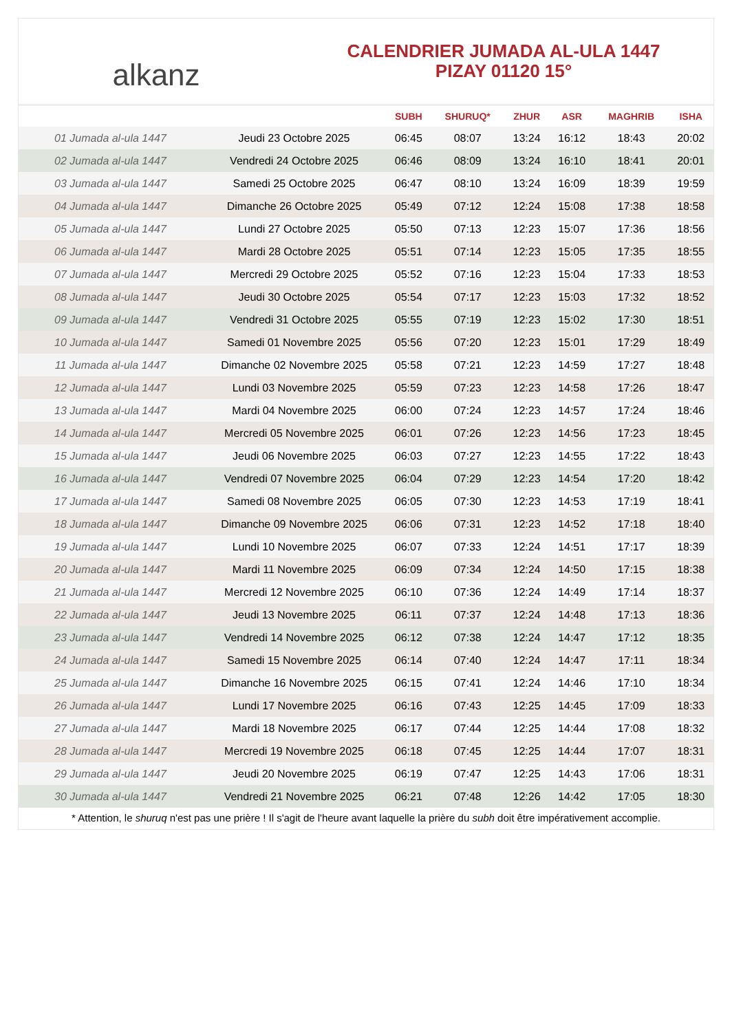alkanz
CALENDRIER JUMADA AL-ULA 1447
PIZAY 01120 15°
| | | SUBH | SHURUQ* | ZHUR | ASR | MAGHRIB | ISHA |
| --- | --- | --- | --- | --- | --- | --- | --- |
| 01 Jumada al-ula 1447 | Jeudi 23 Octobre 2025 | 06:45 | 08:07 | 13:24 | 16:12 | 18:43 | 20:02 |
| 02 Jumada al-ula 1447 | Vendredi 24 Octobre 2025 | 06:46 | 08:09 | 13:24 | 16:10 | 18:41 | 20:01 |
| 03 Jumada al-ula 1447 | Samedi 25 Octobre 2025 | 06:47 | 08:10 | 13:24 | 16:09 | 18:39 | 19:59 |
| 04 Jumada al-ula 1447 | Dimanche 26 Octobre 2025 | 05:49 | 07:12 | 12:24 | 15:08 | 17:38 | 18:58 |
| 05 Jumada al-ula 1447 | Lundi 27 Octobre 2025 | 05:50 | 07:13 | 12:23 | 15:07 | 17:36 | 18:56 |
| 06 Jumada al-ula 1447 | Mardi 28 Octobre 2025 | 05:51 | 07:14 | 12:23 | 15:05 | 17:35 | 18:55 |
| 07 Jumada al-ula 1447 | Mercredi 29 Octobre 2025 | 05:52 | 07:16 | 12:23 | 15:04 | 17:33 | 18:53 |
| 08 Jumada al-ula 1447 | Jeudi 30 Octobre 2025 | 05:54 | 07:17 | 12:23 | 15:03 | 17:32 | 18:52 |
| 09 Jumada al-ula 1447 | Vendredi 31 Octobre 2025 | 05:55 | 07:19 | 12:23 | 15:02 | 17:30 | 18:51 |
| 10 Jumada al-ula 1447 | Samedi 01 Novembre 2025 | 05:56 | 07:20 | 12:23 | 15:01 | 17:29 | 18:49 |
| 11 Jumada al-ula 1447 | Dimanche 02 Novembre 2025 | 05:58 | 07:21 | 12:23 | 14:59 | 17:27 | 18:48 |
| 12 Jumada al-ula 1447 | Lundi 03 Novembre 2025 | 05:59 | 07:23 | 12:23 | 14:58 | 17:26 | 18:47 |
| 13 Jumada al-ula 1447 | Mardi 04 Novembre 2025 | 06:00 | 07:24 | 12:23 | 14:57 | 17:24 | 18:46 |
| 14 Jumada al-ula 1447 | Mercredi 05 Novembre 2025 | 06:01 | 07:26 | 12:23 | 14:56 | 17:23 | 18:45 |
| 15 Jumada al-ula 1447 | Jeudi 06 Novembre 2025 | 06:03 | 07:27 | 12:23 | 14:55 | 17:22 | 18:43 |
| 16 Jumada al-ula 1447 | Vendredi 07 Novembre 2025 | 06:04 | 07:29 | 12:23 | 14:54 | 17:20 | 18:42 |
| 17 Jumada al-ula 1447 | Samedi 08 Novembre 2025 | 06:05 | 07:30 | 12:23 | 14:53 | 17:19 | 18:41 |
| 18 Jumada al-ula 1447 | Dimanche 09 Novembre 2025 | 06:06 | 07:31 | 12:23 | 14:52 | 17:18 | 18:40 |
| 19 Jumada al-ula 1447 | Lundi 10 Novembre 2025 | 06:07 | 07:33 | 12:24 | 14:51 | 17:17 | 18:39 |
| 20 Jumada al-ula 1447 | Mardi 11 Novembre 2025 | 06:09 | 07:34 | 12:24 | 14:50 | 17:15 | 18:38 |
| 21 Jumada al-ula 1447 | Mercredi 12 Novembre 2025 | 06:10 | 07:36 | 12:24 | 14:49 | 17:14 | 18:37 |
| 22 Jumada al-ula 1447 | Jeudi 13 Novembre 2025 | 06:11 | 07:37 | 12:24 | 14:48 | 17:13 | 18:36 |
| 23 Jumada al-ula 1447 | Vendredi 14 Novembre 2025 | 06:12 | 07:38 | 12:24 | 14:47 | 17:12 | 18:35 |
| 24 Jumada al-ula 1447 | Samedi 15 Novembre 2025 | 06:14 | 07:40 | 12:24 | 14:47 | 17:11 | 18:34 |
| 25 Jumada al-ula 1447 | Dimanche 16 Novembre 2025 | 06:15 | 07:41 | 12:24 | 14:46 | 17:10 | 18:34 |
| 26 Jumada al-ula 1447 | Lundi 17 Novembre 2025 | 06:16 | 07:43 | 12:25 | 14:45 | 17:09 | 18:33 |
| 27 Jumada al-ula 1447 | Mardi 18 Novembre 2025 | 06:17 | 07:44 | 12:25 | 14:44 | 17:08 | 18:32 |
| 28 Jumada al-ula 1447 | Mercredi 19 Novembre 2025 | 06:18 | 07:45 | 12:25 | 14:44 | 17:07 | 18:31 |
| 29 Jumada al-ula 1447 | Jeudi 20 Novembre 2025 | 06:19 | 07:47 | 12:25 | 14:43 | 17:06 | 18:31 |
| 30 Jumada al-ula 1447 | Vendredi 21 Novembre 2025 | 06:21 | 07:48 | 12:26 | 14:42 | 17:05 | 18:30 |
* Attention, le shuruq n'est pas une prière ! Il s'agit de l'heure avant laquelle la prière du subh doit être impérativement accomplie.